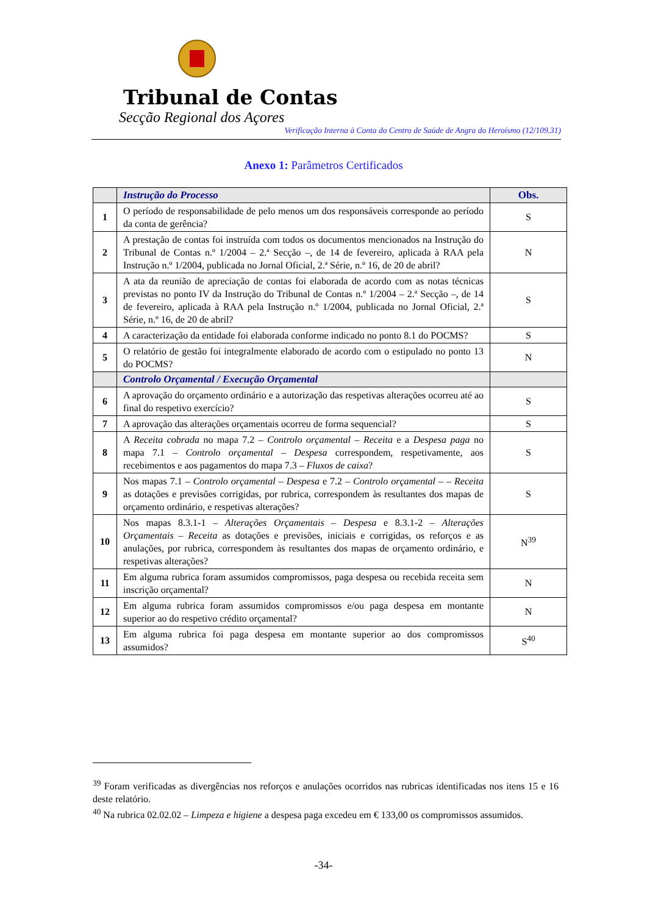Tribunal de Contas
Secção Regional dos Açores
Verificação Interna à Conta do Centro de Saúde de Angra do Heroísmo (12/109.31)
Anexo 1: Parâmetros Certificados
| | Instrução do Processo | Obs. |
| 1 | O período de responsabilidade de pelo menos um dos responsáveis corresponde ao período da conta de gerência? | S |
| 2 | A prestação de contas foi instruída com todos os documentos mencionados na Instrução do Tribunal de Contas n.º 1/2004 – 2.ª Secção –, de 14 de fevereiro, aplicada à RAA pela Instrução n.º 1/2004, publicada no Jornal Oficial, 2.ª Série, n.º 16, de 20 de abril? | N |
| 3 | A ata da reunião de apreciação de contas foi elaborada de acordo com as notas técnicas previstas no ponto IV da Instrução do Tribunal de Contas n.º 1/2004 – 2.ª Secção –, de 14 de fevereiro, aplicada à RAA pela Instrução n.º 1/2004, publicada no Jornal Oficial, 2.ª Série, n.º 16, de 20 de abril? | S |
| 4 | A caracterização da entidade foi elaborada conforme indicado no ponto 8.1 do POCMS? | S |
| 5 | O relatório de gestão foi integralmente elaborado de acordo com o estipulado no ponto 13 do POCMS? | N |
| | Controlo Orçamental / Execução Orçamental | |
| 6 | A aprovação do orçamento ordinário e a autorização das respetivas alterações ocorreu até ao final do respetivo exercício? | S |
| 7 | A aprovação das alterações orçamentais ocorreu de forma sequencial? | S |
| 8 | A Receita cobrada no mapa 7.2 – Controlo orçamental – Receita e a Despesa paga no mapa 7.1 – Controlo orçamental – Despesa correspondem, respetivamente, aos recebimentos e aos pagamentos do mapa 7.3 – Fluxos de caixa ? | S |
| 9 | Nos mapas 7.1 – Controlo orçamental – Despesa e 7.2 – Controlo orçamental – – Receita as dotações e previsões corrigidas, por rubrica, correspondem às resultantes dos mapas de orçamento ordinário, e respetivas alterações? | S |
| 10 | Nos mapas 8.3.1-1 – Alterações Orçamentais – Despesa e 8.3.1-2 – Alterações Orçamentais – Receita as dotações e previsões, iniciais e corrigidas, os reforços e as anulações, por rubrica, correspondem às resultantes dos mapas de orçamento ordinário, e respetivas alterações? | N<sup>39</sup> |
| 11 | Em alguma rubrica foram assumidos compromissos, paga despesa ou recebida receita sem inscrição orçamental? | N |
| 12 | Em alguma rubrica foram assumidos compromissos e/ou paga despesa em montante superior ao do respetivo crédito orçamental? | N |
| 13 | Em alguma rubrica foi paga despesa em montante superior ao dos compromissos assumidos? | S<sup>40</sup> |
<sup>39</sup> Foram verificadas as divergências nos reforços e anulações ocorridos nas rubricas identificadas nos itens 15 e 16 deste relatório.
<sup>40</sup> Na rubrica 02.02.02 – Limpeza e higiene a despesa paga excedeu em € 133,00 os compromissos assumidos.
-34-